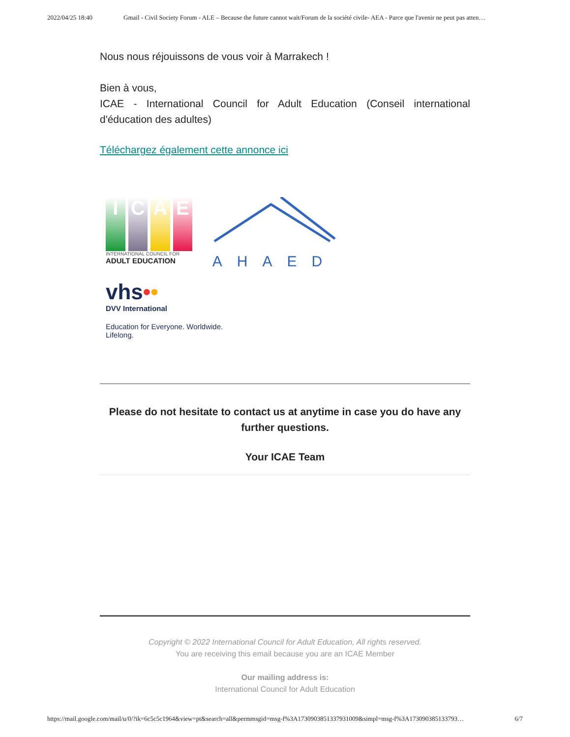2022/04/25 18:40 Gmail - Civil Society Forum - ALE – Because the future cannot wait/Forum de la société civile- AEA - Parce que l'avenir ne peut pas atten…
Nous nous réjouissons de vous voir à Marrakech !
Bien à vous,
ICAE - International Council for Adult Education (Conseil international d'éducation des adultes)
Téléchargez également cette annonce ici
I
C
A
E
INTERNATIONAL COUNCIL FOR
ADULT EDUCATION
AHAED
vhs••
DVV International
Education for Everyone. Worldwide.
Lifelong.
Please do not hesitate to contact us at anytime in case you do have any further questions.
Your ICAE Team
Copyright © 2022 International Council for Adult Education, All rights reserved.
You are receiving this email because you are an ICAE Member
Our mailing address is:
International Council for Adult Education
https://mail.google.com/mail/u/0/?ik=6c5c5c1964&view=pt&search=all&permmsgid=msg-f%3A1730903851337931009&simpl=msg-f%3A173090385133793… 6/7